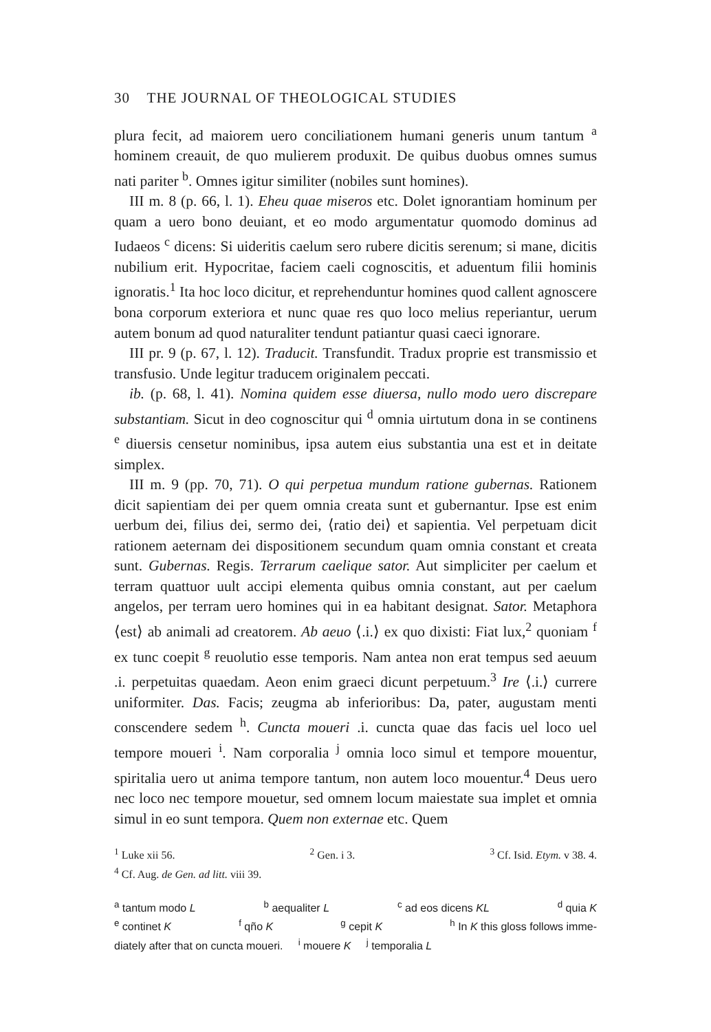30 THE JOURNAL OF THEOLOGICAL STUDIES
plura fecit, ad maiorem uero conciliationem humani generis unum tantum <sup>a</sup> hominem creauit, de quo mulierem produxit. De quibus duobus omnes sumus nati pariter <sup>b</sup>. Omnes igitur similiter (nobiles sunt homines).
III m. 8 (p. 66, l. 1). Eheu quae miseros etc. Dolet ignorantiam hominum per quam a uero bono deuiant, et eo modo argumentatur quomodo dominus ad Iudaeos <sup>c</sup> dicens: Si uideritis caelum sero rubere dicitis serenum; si mane, dicitis nubilium erit. Hypocritae, faciem caeli cognoscitis, et aduentum filii hominis ignoratis.<sup>1</sup> Ita hoc loco dicitur, et reprehenduntur homines quod callent agnoscere bona corporum exteriora et nunc quae res quo loco melius reperiantur, uerum autem bonum ad quod naturaliter tendunt patiantur quasi caeci ignorare.
III pr. 9 (p. 67, l. 12). Traducit. Transfundit. Tradux proprie est transmissio et transfusio. Unde legitur traducem originalem peccati.
ib. (p. 68, l. 41). Nomina quidem esse diuersa, nullo modo uero discrepare substantiam. Sicut in deo cognoscitur qui <sup>d</sup> omnia uirtutum dona in se continens <sup>e</sup> diuersis censetur nominibus, ipsa autem eius substantia una est et in deitate simplex.
III m. 9 (pp. 70, 71). O qui perpetua mundum ratione gubernas. Rationem dicit sapientiam dei per quem omnia creata sunt et gubernantur. Ipse est enim uerbum dei, filius dei, sermo dei, ⟨ratio dei⟩ et sapientia. Vel perpetuam dicit rationem aeternam dei dispositionem secundum quam omnia constant et creata sunt. Gubernas. Regis. Terrarum caelique sator. Aut simpliciter per caelum et terram quattuor uult accipi elementa quibus omnia constant, aut per caelum angelos, per terram uero homines qui in ea habitant designat. Sator. Metaphora ⟨est⟩ ab animali ad creatorem. Ab aeuo ⟨.i.⟩ ex quo dixisti: Fiat lux,<sup>2</sup> quoniam <sup>f</sup> ex tunc coepit <sup>g</sup> reuolutio esse temporis. Nam antea non erat tempus sed aeuum .i. perpetuitas quaedam. Aeon enim graeci dicunt perpetuum.<sup>3</sup> Ire ⟨.i.⟩ currere uniformiter. Das. Facis; zeugma ab inferioribus: Da, pater, augustam menti conscendere sedem <sup>h</sup>. Cuncta moueri .i. cuncta quae das facis uel loco uel tempore moueri <sup>i</sup>. Nam corporalia <sup>j</sup> omnia loco simul et tempore mouentur, spiritalia uero ut anima tempore tantum, non autem loco mouentur.<sup>4</sup> Deus uero nec loco nec tempore mouetur, sed omnem locum maiestate sua implet et omnia simul in eo sunt tempora. Quem non externae etc. Quem
<sup>1</sup> Luke xii 56. <sup>2</sup> Gen. i 3. <sup>3</sup> Cf. Isid. Etym. v 38. 4.
<sup>4</sup> Cf. Aug. de Gen. ad litt. viii 39.
<sup>a</sup> tantum modo L <sup>b</sup> aequaliter L <sup>c</sup> ad eos dicens KL <sup>d</sup> quia K
<sup>e</sup> continet K <sup>f</sup> qño K <sup>g</sup> cepit K <sup>h</sup> In K this gloss follows imme-
diately after that on cuncta moueri. <sup>i</sup> mouere K <sup>j</sup> temporalia L